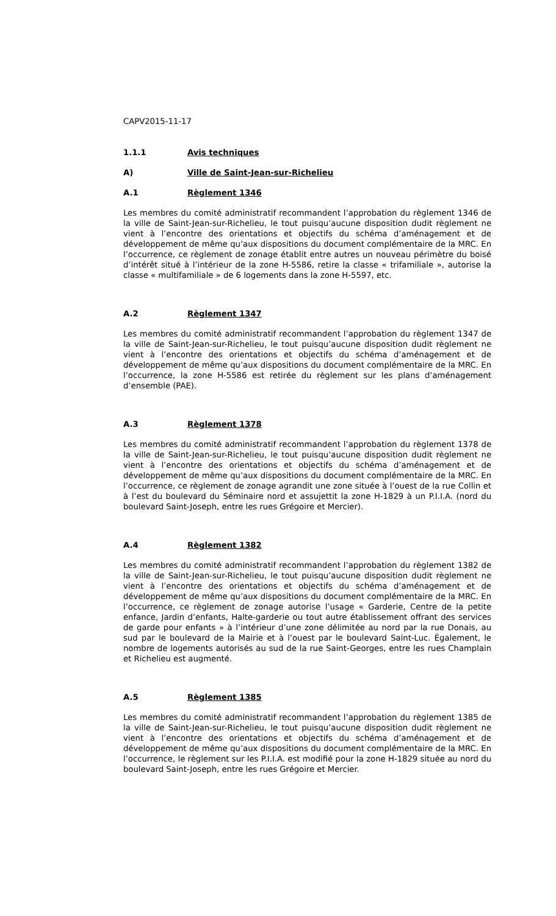CAPV2015-11-17
1.1.1 Avis techniques
A) Ville de Saint-Jean-sur-Richelieu
A.1 Règlement 1346
Les membres du comité administratif recommandent l’approbation du règlement 1346 de la ville de Saint-Jean-sur-Richelieu, le tout puisqu’aucune disposition dudit règlement ne vient à l’encontre des orientations et objectifs du schéma d’aménagement et de développement de même qu’aux dispositions du document complémentaire de la MRC. En l’occurrence, ce règlement de zonage établit entre autres un nouveau périmètre du boisé d’intérêt situé à l’intérieur de la zone H-5586, retire la classe « trifamiliale », autorise la classe « multifamiliale » de 6 logements dans la zone H-5597, etc.
A.2 Règlement 1347
Les membres du comité administratif recommandent l’approbation du règlement 1347 de la ville de Saint-Jean-sur-Richelieu, le tout puisqu’aucune disposition dudit règlement ne vient à l’encontre des orientations et objectifs du schéma d’aménagement et de développement de même qu’aux dispositions du document complémentaire de la MRC. En l’occurrence, la zone H-5586 est retirée du règlement sur les plans d’aménagement d’ensemble (PAE).
A.3 Règlement 1378
Les membres du comité administratif recommandent l’approbation du règlement 1378 de la ville de Saint-Jean-sur-Richelieu, le tout puisqu’aucune disposition dudit règlement ne vient à l’encontre des orientations et objectifs du schéma d’aménagement et de développement de même qu’aux dispositions du document complémentaire de la MRC. En l’occurrence, ce règlement de zonage agrandit une zone située à l’ouest de la rue Collin et à l’est du boulevard du Séminaire nord et assujettit la zone H-1829 à un P.I.I.A. (nord du boulevard Saint-Joseph, entre les rues Grégoire et Mercier).
A.4 Règlement 1382
Les membres du comité administratif recommandent l’approbation du règlement 1382 de la ville de Saint-Jean-sur-Richelieu, le tout puisqu’aucune disposition dudit règlement ne vient à l’encontre des orientations et objectifs du schéma d’aménagement et de développement de même qu’aux dispositions du document complémentaire de la MRC. En l’occurrence, ce règlement de zonage autorise l’usage « Garderie, Centre de la petite enfance, Jardin d’enfants, Halte-garderie ou tout autre établissement offrant des services de garde pour enfants » à l’intérieur d’une zone délimitée au nord par la rue Donais, au sud par le boulevard de la Mairie et à l’ouest par le boulevard Saint-Luc. Également, le nombre de logements autorisés au sud de la rue Saint-Georges, entre les rues Champlain et Richelieu est augmenté.
A.5 Règlement 1385
Les membres du comité administratif recommandent l’approbation du règlement 1385 de la ville de Saint-Jean-sur-Richelieu, le tout puisqu’aucune disposition dudit règlement ne vient à l’encontre des orientations et objectifs du schéma d’aménagement et de développement de même qu’aux dispositions du document complémentaire de la MRC. En l’occurrence, le règlement sur les P.I.I.A. est modifié pour la zone H-1829 située au nord du boulevard Saint-Joseph, entre les rues Grégoire et Mercier.